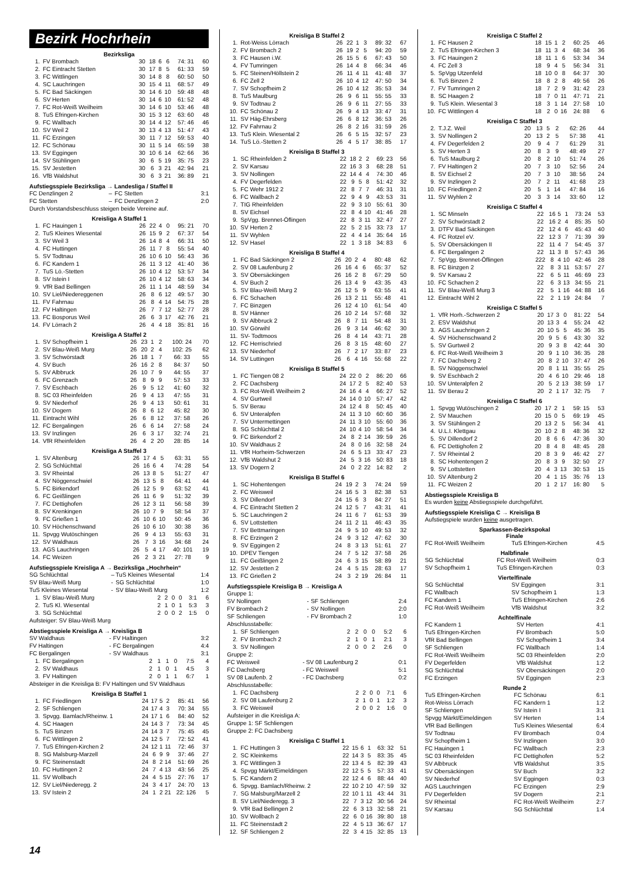Bezirk Hochrhein
Bezirksliga
| 1. | FV Brombach | 30 | 18 | 6 | 6 | 74: 31 | 60 |
| 2. | FC Eintracht Stetten | 30 | 17 | 8 | 5 | 61: 33 | 59 |
| 3. | FC Wittlingen | 30 | 14 | 8 | 8 | 60: 50 | 50 |
| 4. | SC Lauchringen | 30 | 15 | 4 | 11 | 68: 57 | 49 |
| 5. | FC Bad Säckingen | 30 | 14 | 6 | 10 | 59: 48 | 48 |
| 6. | SV Herten | 30 | 14 | 6 | 10 | 61: 52 | 48 |
| 7. | FC Rot-Weiß Weilheim | 30 | 14 | 6 | 10 | 53: 46 | 48 |
| 8. | TuS Efringen-Kirchen | 30 | 15 | 3 | 12 | 63: 60 | 48 |
| 9. | FC Wallbach | 30 | 14 | 4 | 12 | 57: 46 | 46 |
| 10. | SV Weil 2 | 30 | 13 | 4 | 13 | 51: 47 | 43 |
| 11. | FC Erzingen | 30 | 11 | 7 | 12 | 59: 53 | 40 |
| 12. | FC Schönau | 30 | 11 | 5 | 14 | 65: 59 | 38 |
| 13. | SV Eggingen | 30 | 10 | 6 | 14 | 62: 66 | 36 |
| 14. | SV Stühlingen | 30 | 6 | 5 | 19 | 35: 75 | 23 |
| 15. | SV Jestetten | 30 | 6 | 3 | 21 | 42: 94 | 21 |
| 16. | VfB Waldshut | 30 | 6 | 3 | 21 | 36: 89 | 21 |
Aufstiegsspiele Bezirksliga → Landesliga / Staffel II
| FC Denzlingen 2 | – | FC Stetten | 3:1 |
| FC Stetten | – | FC Denzlingen 2 | 2:0 |
Durch Vorstandsbeschluss steigen beide Vereine auf.
Kreisliga A Staffel 1
| 1. | FC Hauingen 1 | 26 | 22 | 4 | 0 | 95: 21 | 70 |
| 2. | TuS Kleines Wiesental | 26 | 15 | 9 | 2 | 67: 37 | 54 |
| 3. | SV Weil 3 | 26 | 14 | 8 | 4 | 66: 31 | 50 |
| 4. | FC Huttingen | 26 | 11 | 7 | 8 | 55: 54 | 40 |
| 5. | SV Todtnau | 26 | 10 | 6 | 10 | 56: 43 | 36 |
| 6. | FC Kandern 1 | 26 | 11 | 3 | 12 | 41: 40 | 36 |
| 7. | TuS Lö.-Stetten | 26 | 10 | 4 | 12 | 53: 57 | 34 |
| 8. | SV Istein I | 26 | 10 | 4 | 12 | 58: 63 | 34 |
| 9. | VfR Bad Bellingen | 26 | 11 | 1 | 14 | 48: 59 | 34 |
| 10. | SV Liel/Niedereggenen | 26 | 8 | 6 | 12 | 49: 57 | 30 |
| 11. | FV Fahrnau | 26 | 8 | 4 | 14 | 54: 75 | 28 |
| 12. | FV Haltingen | 26 | 7 | 7 | 12 | 52: 77 | 28 |
| 13. | FC Bosporus Weil | 26 | 6 | 3 | 17 | 42: 76 | 21 |
| 14. | FV Lörrach 2 | 26 | 4 | 4 | 18 | 35: 81 | 16 |
Kreisliga A Staffel 2
| 1. | SV Schopfheim 1 | 26 | 23 | 1 | 2 | 100: 24 | 70 |
| 2. | SV Blau-Weiß Murg | 26 | 20 | 2 | 4 | 102: 25 | 62 |
| 3. | SV Schwörstadt | 26 | 18 | 1 | 7 | 66: 33 | 55 |
| 4. | SV Buch | 26 | 16 | 2 | 8 | 84: 37 | 50 |
| 5. | SV Albbruck | 26 | 10 | 7 | 9 | 44: 55 | 37 |
| 6. | FC Grenzach | 26 | 8 | 9 | 9 | 57: 53 | 33 |
| 7. | SV Eschbach | 26 | 9 | 5 | 12 | 41: 60 | 32 |
| 8. | SC 03 Rheinfelden | 26 | 9 | 4 | 13 | 47: 55 | 31 |
| 9. | SV Niederhof | 26 | 9 | 4 | 13 | 50: 61 | 31 |
| 10. | SV Dogern | 26 | 8 | 6 | 12 | 45: 82 | 30 |
| 11. | Eintracht Wihl | 26 | 6 | 8 | 12 | 37: 58 | 26 |
| 12. | FC Bergalingen | 26 | 6 | 6 | 14 | 27: 58 | 24 |
| 13. | SV Inzlingen | 26 | 6 | 3 | 17 | 32: 74 | 21 |
| 14. | VfR Rheinfelden | 26 | 4 | 2 | 20 | 28: 85 | 14 |
Kreisliga A Staffel 3
| 1. | SV Altenburg | 26 | 17 | 4 | 5 | 63: 31 | 55 |
| 2. | SG Schlüchttal | 26 | 16 | 6 | 4 | 74: 28 | 54 |
| 3. | SV Rheintal | 26 | 13 | 8 | 5 | 51: 27 | 47 |
| 4. | SV Nöggenschwiel | 26 | 13 | 5 | 8 | 64: 41 | 44 |
| 5. | FC Birkendorf | 26 | 12 | 5 | 9 | 63: 52 | 41 |
| 6. | FC Geißlingen | 26 | 11 | 6 | 9 | 51: 32 | 39 |
| 7. | FC Dettighofen | 26 | 12 | 3 | 11 | 56: 58 | 39 |
| 8. | SV Krenkingen | 26 | 10 | 7 | 9 | 58: 54 | 37 |
| 9. | FC Grießen 1 | 26 | 10 | 6 | 10 | 50: 45 | 36 |
| 10. | SV Höchenschwand | 26 | 10 | 6 | 10 | 30: 38 | 36 |
| 11. | Spvgg Wutöschingen | 26 | 9 | 4 | 13 | 55: 63 | 31 |
| 12. | SV Waldhaus | 26 | 7 | 3 | 16 | 34: 68 | 24 |
| 13. | AGS Lauchringen | 26 | 5 | 4 | 17 | 40: 101 | 19 |
| 14. | FC Weizen | 26 | 2 | 3 | 21 | 27: 78 | 9 |
Aufstiegsspiele Kreisliga A → Bezirksliga „Hochrhein“
| SG Schlüchttal | – | TuS Kleines Wiesental | 1:4 |
| SV Blau-Weiß Murg | - | SG Schlüchttal | 1:0 |
| TuS Kleines Wiesental | - | SV Blau-Weiß Murg | 1:2 |
| 1. | SV Blau-Weiß Murg | 2 | 2 | 0 | 0 | 3:1 | 6 |
| 2. | TuS Kl. Wiesental | 2 | 1 | 0 | 1 | 5:3 | 3 |
| 3. | SG Schlüchttal | 2 | 0 | 0 | 2 | 1:5 | 0 |
Aufsteiger: SV Blau-Weiß Murg
Abstiegsspiele Kreisliga A → Kreisliga B
| SV Waldhaus | - | FV Haltingen | 3:2 |
| FV Haltingen | - | FC Bergalingen | 4:4 |
| FC Bergalingen | - | SV Waldhaus | 3:1 |
| 1. | FC Bergalingen | 2 | 1 | 1 | 0 | 7:5 | 4 |
| 2. | SV Waldhaus | 2 | 1 | 0 | 1 | 4:5 | 3 |
| 3. | FV Haltingen | 2 | 0 | 1 | 1 | 6:7 | 1 |
Absteiger in die Kreisliga B: FV Haltingen und SV Waldhaus
Kreisliga B Staffel 1
| 1. | FC Friedlingen | 24 | 17 | 5 | 2 | 85: 41 | 56 |
| 2. | SF Schliengen | 24 | 17 | 4 | 3 | 70: 34 | 55 |
| 3. | Spvgg. Bamlach/Rheinw. 1 | 24 | 17 | 1 | 6 | 84: 40 | 52 |
| 4. | SC Haagen | 24 | 14 | 3 | 7 | 73: 34 | 45 |
| 5. | TuS Binzen | 24 | 14 | 3 | 7 | 75: 45 | 45 |
| 6. | FC Wittlingen 2 | 24 | 12 | 5 | 7 | 72: 52 | 41 |
| 7. | TuS Efringen-Kirchen 2 | 24 | 12 | 1 | 11 | 72: 46 | 37 |
| 8. | SG Malsburg-Marzell | 24 | 6 | 9 | 9 | 37: 46 | 27 |
| 9. | FC Steinenstadt | 24 | 8 | 2 | 14 | 51: 69 | 26 |
| 10. | FC Huttingen 2 | 24 | 7 | 4 | 13 | 43: 56 | 25 |
| 11. | SV Wollbach | 24 | 4 | 5 | 15 | 27: 76 | 17 |
| 12. | SV Liel/Niederegg. 2 | 24 | 3 | 4 | 17 | 24: 70 | 13 |
| 13. | SV Istein 2 | 24 | 1 | 2 | 21 | 22: 126 | 5 |
Kreisliga B Staffel 2
| 1. | Rot-Weiss Lörrach | 26 | 22 | 1 | 3 | 89: 32 | 67 |
| 2. | FV Brombach 2 | 26 | 19 | 2 | 5 | 94: 20 | 59 |
| 3. | FC Hausen i.W. | 26 | 15 | 5 | 6 | 67: 43 | 50 |
| 4. | FV Tumringen | 26 | 14 | 4 | 8 | 66: 34 | 46 |
| 5. | FC Steinen/Höllstein 2 | 26 | 11 | 4 | 11 | 41: 48 | 37 |
| 6. | FC Zell 2 | 26 | 10 | 4 | 12 | 47: 50 | 34 |
| 7. | SV Schopfheim 2 | 26 | 10 | 4 | 12 | 35: 53 | 34 |
| 8. | TuS Maulburg | 26 | 9 | 6 | 11 | 55: 55 | 33 |
| 9. | SV Todtnau 2 | 26 | 9 | 6 | 11 | 27: 55 | 33 |
| 10. | FC Schönau 2 | 26 | 9 | 4 | 13 | 33: 47 | 31 |
| 11. | SV Häg-Ehrsberg | 26 | 6 | 8 | 12 | 36: 53 | 26 |
| 12. | FV Fahrnau 2 | 26 | 8 | 2 | 16 | 31: 59 | 26 |
| 13. | TuS Klein. Wiesental 2 | 26 | 6 | 5 | 15 | 32: 57 | 23 |
| 14. | TuS Lö.-Stetten 2 | 26 | 4 | 5 | 17 | 38: 85 | 17 |
Kreisliga B Staffel 3
| 1. | SC Rheinfelden 2 | 22 | 18 | 2 | 2 | 69: 23 | 56 |
| 2. | SV Karsau | 22 | 16 | 3 | 3 | 68: 28 | 51 |
| 3. | SV Nollingen | 22 | 14 | 4 | 4 | 74: 30 | 46 |
| 4. | FV Degerfelden | 22 | 9 | 5 | 8 | 51: 42 | 32 |
| 5. | FC Wehr 1912 2 | 22 | 8 | 7 | 7 | 46: 31 | 31 |
| 6. | FC Wallbach 2 | 22 | 9 | 4 | 9 | 43: 53 | 31 |
| 7. | TIG Rheinfelden | 22 | 9 | 3 | 10 | 55: 61 | 30 |
| 8. | SV Eichsel | 22 | 8 | 4 | 10 | 41: 46 | 28 |
| 9. | SpVgg. Brennet-Öflingen | 22 | 8 | 3 | 11 | 32: 47 | 27 |
| 10. | SV Herten 2 | 22 | 5 | 2 | 15 | 33: 73 | 17 |
| 11. | SV Wyhlen | 22 | 4 | 4 | 14 | 35: 64 | 16 |
| 12. | SV Hasel | 22 | 1 | 3 | 18 | 34: 83 | 6 |
Kreisliga B Staffel 4
| 1. | FC Bad Säckingen 2 | 26 | 20 | 2 | 4 | 80: 48 | 62 |
| 2. | SV 08 Laufenburg 2 | 26 | 16 | 4 | 6 | 65: 37 | 52 |
| 3. | SV Obersäckingen | 26 | 16 | 2 | 8 | 67: 29 | 50 |
| 4. | SV Buch 2 | 26 | 13 | 4 | 9 | 43: 35 | 43 |
| 5. | SV Blau-Weiß Murg 2 | 26 | 12 | 5 | 9 | 63: 55 | 41 |
| 6. | FC Schachen | 26 | 13 | 2 | 11 | 55: 48 | 41 |
| 7. | FC Binzgen | 26 | 12 | 4 | 10 | 61: 54 | 40 |
| 8. | SV Hänner | 26 | 10 | 2 | 14 | 57: 68 | 32 |
| 9. | SV Albbruck 2 | 26 | 8 | 7 | 11 | 54: 48 | 31 |
| 10. | SV Görwihl | 26 | 9 | 3 | 14 | 46: 62 | 30 |
| 11. | SV- Todtmoos | 26 | 8 | 4 | 14 | 43: 71 | 28 |
| 12. | FC Herrischried | 26 | 8 | 3 | 15 | 48: 60 | 27 |
| 13. | SV Niederhof | 26 | 7 | 2 | 17 | 33: 87 | 23 |
| 14. | SV Luttingen | 26 | 6 | 4 | 16 | 55: 68 | 22 |
Kreisliga B Staffel 5
| 1. | FC Tiengen 08 2 | 24 | 22 | 0 | 2 | 86: 20 | 66 |
| 2. | FC Dachsberg | 24 | 17 | 2 | 5 | 82: 40 | 53 |
| 3. | FC Rot-Weiß Weilheim 2 | 24 | 16 | 4 | 4 | 66: 27 | 52 |
| 4. | SV Gurtweil | 24 | 14 | 0 | 10 | 57: 47 | 42 |
| 5. | SV Berau | 24 | 12 | 4 | 8 | 50: 45 | 40 |
| 6. | SV Unteralpfen | 24 | 11 | 3 | 10 | 60: 60 | 36 |
| 7. | SV Untermettingen | 24 | 11 | 3 | 10 | 55: 60 | 36 |
| 8. | SG Schlüchttal 2 | 24 | 10 | 4 | 10 | 58: 54 | 34 |
| 9. | FC Birkendorf 2 | 24 | 8 | 2 | 14 | 39: 59 | 26 |
| 10. | SV Waldhaus 2 | 24 | 8 | 0 | 16 | 32: 58 | 24 |
| 11. | VfR Horheim-Schwerzen | 24 | 6 | 5 | 13 | 33: 47 | 23 |
| 12. | VfB Waldshut 2 | 24 | 5 | 3 | 16 | 50: 83 | 18 |
| 13. | SV Dogern 2 | 24 | 0 | 2 | 22 | 14: 82 | 2 |
Kreisliga B Staffel 6
| 1. | SC Hohentengen | 24 | 19 | 2 | 3 | 74: 24 | 59 |
| 2. | FC Weisweil | 24 | 16 | 5 | 3 | 82: 38 | 53 |
| 3. | SV Dillendorf | 24 | 15 | 6 | 3 | 84: 27 | 51 |
| 4. | FC Eintracht Stetten 2 | 24 | 12 | 5 | 7 | 43: 31 | 41 |
| 5. | SC Lauchringen 2 | 24 | 11 | 6 | 7 | 61: 53 | 39 |
| 6. | SV Lottstetten | 24 | 11 | 2 | 11 | 46: 43 | 35 |
| 7. | SV Bettmaringen | 24 | 9 | 5 | 10 | 49: 53 | 32 |
| 8. | FC Erzingen 2 | 24 | 9 | 3 | 12 | 47: 62 | 30 |
| 9. | SV Eggingen 2 | 24 | 8 | 3 | 13 | 51: 61 | 27 |
| 10. | DPEV Tiengen | 24 | 7 | 5 | 12 | 37: 58 | 26 |
| 11. | FC Geißlingen 2 | 24 | 6 | 3 | 15 | 58: 89 | 21 |
| 12. | SV Jestetten 2 | 24 | 4 | 5 | 15 | 28: 63 | 17 |
| 13. | FC Grießen 2 | 24 | 3 | 2 | 19 | 26: 84 | 11 |
Aufstiegsspiele Kreisliga B → Kreisliga A
Gruppe 1:
| SV Nollingen | - | SF Schliengen | 2:4 |
| FV Brombach 2 | - | SV Nollingen | 2:0 |
| SF Schliengen | - | FV Brombach 2 | 1:0 |
Abschlusstabelle:
| 1. | SF Schliengen | 2 | 2 | 0 | 0 | 5:2 | 6 |
| 2. | FV Brombach 2 | 2 | 1 | 0 | 1 | 2:1 | 3 |
| 3. | SV Nollingen | 2 | 0 | 0 | 2 | 2:6 | 0 |
Gruppe 2:
| FC Weisweil | - | SV 08 Laufenburg 2 | 0:1 |
| FC Dachsberg | - | FC Weisweil | 5:1 |
| SV 08 Laufenb. 2 | - | FC Dachsberg | 0:2 |
Abschlusstabelle:
| 1. | FC Dachsberg | 2 | 2 | 0 | 0 | 7:1 | 6 |
| 2. | SV 08 Laufenburg 2 | 2 | 1 | 0 | 1 | 1:2 | 3 |
| 3. | FC Weisweil | 2 | 0 | 0 | 2 | 1:6 | 0 |
Aufsteiger in die Kreisliga A:
Gruppe 1: SF Schliengen
Gruppe 2: FC Dachsberg
Kreisliga C Staffel 1
| 1. | FC Huttingen 3 | 22 | 15 | 6 | 1 | 63: 32 | 51 |
| 2. | SC Kleinkems | 22 | 14 | 3 | 5 | 83: 35 | 45 |
| 3. | FC Wittlingen 3 | 22 | 13 | 4 | 5 | 82: 39 | 43 |
| 4. | Spvgg Märkt/Eimeldingen | 22 | 12 | 5 | 5 | 57: 33 | 41 |
| 5. | FC Kandern 2 | 22 | 12 | 4 | 6 | 88: 44 | 40 |
| 6. | Spvgg. Bamlach/Rheinw. 2 | 22 | 10 | 2 | 10 | 47: 59 | 32 |
| 7. | SG Malsburg/Marzell 2 | 22 | 10 | 1 | 11 | 43: 44 | 31 |
| 8. | SV Liel/Niederegg. 3 | 22 | 7 | 3 | 12 | 30: 56 | 24 |
| 9. | VfR Bad Bellingen 2 | 22 | 6 | 3 | 13 | 32: 58 | 21 |
| 10. | SV Wollbach 2 | 22 | 6 | 0 | 16 | 39: 80 | 18 |
| 11. | FC Steinenstadt 2 | 22 | 4 | 5 | 13 | 36: 67 | 17 |
| 12. | SF Schliengen 2 | 22 | 3 | 4 | 15 | 32: 85 | 13 |
Kreisliga C Staffel 2
| 1. | FC Hausen 2 | 18 | 15 | 1 | 2 | 60: 25 | 46 |
| 2. | TuS Efringen-Kirchen 3 | 18 | 11 | 3 | 4 | 68: 34 | 36 |
| 3. | FC Hauingen 2 | 18 | 11 | 1 | 6 | 53: 34 | 34 |
| 4. | FC Zell 3 | 18 | 9 | 4 | 5 | 56: 34 | 31 |
| 5. | SpVgg Utzenfeld | 18 | 10 | 0 | 8 | 64: 37 | 30 |
| 6. | TuS Binzen 2 | 18 | 8 | 2 | 8 | 49: 56 | 26 |
| 7. | FV Tumringen 2 | 18 | 7 | 2 | 9 | 31: 42 | 23 |
| 8. | SC Haagen 2 | 18 | 7 | 0 | 11 | 47: 71 | 21 |
| 9. | TuS Klein. Wiesental 3 | 18 | 3 | 1 | 14 | 27: 58 | 10 |
| 10. | FC Wittlingen 4 | 18 | 2 | 0 | 16 | 24: 88 | 6 |
Kreisliga C Staffel 3
| 2. | T.J.Z. Weil | 20 | 13 | 5 | 2 | 62: 26 | 44 |
| 3. | SV Nollingen 2 | 20 | 13 | 2 | 5 | 57: 38 | 41 |
| 4. | FV Degerfelden 2 | 20 | 9 | 4 | 7 | 61: 29 | 31 |
| 5. | SV Herten 3 | 20 | 8 | 3 | 9 | 48: 49 | 27 |
| 6. | TuS Maulburg 2 | 20 | 8 | 2 | 10 | 51: 74 | 26 |
| 7. | FV Haltingen 2 | 20 | 7 | 3 | 10 | 52: 56 | 24 |
| 8. | SV Eichsel 2 | 20 | 7 | 3 | 10 | 38: 56 | 24 |
| 9. | SV Inzlingen 2 | 20 | 7 | 2 | 11 | 41: 68 | 23 |
| 10. | FC Friedlingen 2 | 20 | 5 | 1 | 14 | 47: 84 | 16 |
| 11. | SV Wyhlen 2 | 20 | 3 | 3 | 14 | 33: 60 | 12 |
Kreisliga C Staffel 4
| 1. | SC Minseln | 22 | 16 | 5 | 1 | 73: 24 | 53 |
| 2. | SV Schwörstadt 2 | 22 | 16 | 2 | 4 | 85: 35 | 50 |
| 3. | DTFV Bad Säckingen | 22 | 12 | 4 | 6 | 45: 43 | 40 |
| 4. | FC Rotzel eV. | 22 | 12 | 3 | 7 | 71: 39 | 39 |
| 5. | SV Obersäckingen II | 22 | 11 | 4 | 7 | 54: 45 | 37 |
| 6. | FC Bergalingen 2 | 22 | 11 | 3 | 8 | 57: 43 | 36 |
| 7. | SpVgg. Brennet-Öflingen | 222 | 8 | 4 | 10 | 42: 46 | 28 |
| 8. | FC Binzgen 2 | 22 | 8 | 3 | 11 | 53: 57 | 27 |
| 9. | SV Karsau 2 | 22 | 6 | 5 | 11 | 46: 69 | 23 |
| 10. | FC Schachen 2 | 22 | 6 | 3 | 13 | 34: 55 | 21 |
| 11. | SV Blau-Weiß Murg 3 | 22 | 5 | 1 | 16 | 44: 88 | 16 |
| 12. | Eintracht Wihl 2 | 22 | 2 | 1 | 19 | 24: 84 | 7 |
Kreisliga C Staffel 5
| 1. | VfR Horh.-Schwerzen 2 | 20 | 17 | 3 | 0 | 81: 22 | 54 |
| 2. | ESV Waldshut | 20 | 13 | 3 | 4 | 55: 24 | 42 |
| 3. | AGS Lauchringen 2 | 20 | 10 | 5 | 5 | 45: 36 | 35 |
| 4. | SV Höchenschwand 2 | 20 | 9 | 5 | 6 | 43: 30 | 32 |
| 5. | SV Gurtweil 2 | 20 | 9 | 3 | 8 | 42: 44 | 30 |
| 6. | FC Rot-Weiß Weilheim 3 | 20 | 9 | 1 | 10 | 36: 35 | 28 |
| 7. | FC Dachsberg 2 | 20 | 8 | 2 | 10 | 37: 47 | 26 |
| 8. | SV Nöggenschwiel | 20 | 8 | 1 | 11 | 35: 55 | 25 |
| 9. | SV Eschbach 2 | 20 | 4 | 6 | 10 | 29: 46 | 18 |
| 10. | SV Unteralpfen 2 | 20 | 5 | 2 | 13 | 38: 59 | 17 |
| 11. | SV Berau 2 | 20 | 2 | 1 | 17 | 32: 75 | 7 |
Kreisliga C Staffel 6
| 1. | Spvgg Wutöschingen 2 | 20 | 17 | 2 | 1 | 59: 15 | 53 |
| 2. | SV Mauchen | 20 | 15 | 0 | 5 | 69: 19 | 45 |
| 3. | SV Stühlingen 2 | 20 | 13 | 2 | 5 | 56: 34 | 41 |
| 4. | U.L.I. Klettgau | 20 | 10 | 2 | 8 | 48: 36 | 32 |
| 5. | SV Dillendorf 2 | 20 | 8 | 6 | 6 | 47: 36 | 30 |
| 6. | FC Dettighofen 2 | 20 | 8 | 4 | 8 | 48: 45 | 28 |
| 7. | SV Rheintal 2 | 20 | 8 | 3 | 9 | 46: 42 | 27 |
| 8. | SC Hohentengen 2 | 20 | 8 | 3 | 9 | 32: 50 | 27 |
| 9. | SV Lottstetten | 20 | 4 | 3 | 13 | 30: 53 | 15 |
| 10. | SV Altenburg 2 | 20 | 4 | 1 | 15 | 35: 76 | 13 |
| 11. | FC Weizen 2 | 20 | 1 | 2 | 17 | 16: 80 | 5 |
Abstiegsspiele Kreisliga B
Es wurden keine Abstiegsspiele durchgeführt.
Aufstiegsspiele Kreisliga C → Kreisliga B
Aufstiegspiele wurden keine ausgetragen.
Sparkassen-Bezirkspokal
Finale
| FC Rot-Weiß Weilheim | TuS Efringen-Kirchen | 4:5 |
Halbfinale
| SG Schlüchttal | FC Rot-Weiß Weilheim | 0:3 |
| SV Schopfheim 1 | TuS Efringen-Kirchen | 0:3 |
Viertelfinale
| SG Schlüchttal | SV Eggingen | 3:1 |
| FC Wallbach | SV Schopfheim 1 | 1:3 |
| FC Kandern 1 | TuS Efringen-Kirchen | 2:6 |
| FC Rot-Weiß Weilheim | VfB Waldshut | 3:2 |
Achtelfinale
| FC Kandern 1 | SV Herten | 4:1 |
| TuS Efringen-Kirchen | FV Brombach | 5:0 |
| VfR Bad Bellingen | SV Schopfheim 1 | 3:4 |
| SF Schliengen | FC Wallbach | 1:4 |
| FC Rot-Weiß Weilheim | SC 03 Rheinfelden | 2:0 |
| FV Degerfelden | VfB Waldshut | 1:2 |
| SG Schlüchttal | SV Obersäckingen | 2:0 |
| FC Erzingen | SV Eggingen | 2:3 |
Runde 2
| TuS Efringen-Kirchen | FC Schönau | 6:1 |
| Rot-Weiss Lörrach | FC Kandern 1 | 1:2 |
| SF Schliengen | SV Istein I | 3:1 |
| Spvgg Märkt/Eimeldingen | SV Herten | 1:4 |
| VfR Bad Bellingen | TuS Kleines Wiesental | 6:4 |
| SV Todtnau | FV Brombach | 0:4 |
| SV Schopfheim 1 | SV Inzlingen | 3:0 |
| FC Hauingen 1 | FC Wallbach | 2:3 |
| SC 03 Rheinfelden | FC Dettighofen | 5:2 |
| SV Albbruck | VfB Waldshut | 3:5 |
| SV Obersäckingen | SV Buch | 3:2 |
| SV Niederhof | SV Eggingen | 0:3 |
| AGS Lauchringen | FC Erzingen | 2:9 |
| FV Degerfelden | SV Dogern | 2:1 |
| SV Rheintal | FC Rot-Weiß Weilheim | 2:7 |
| SV Karsau | SG Schlüchttal | 1:4 |
14